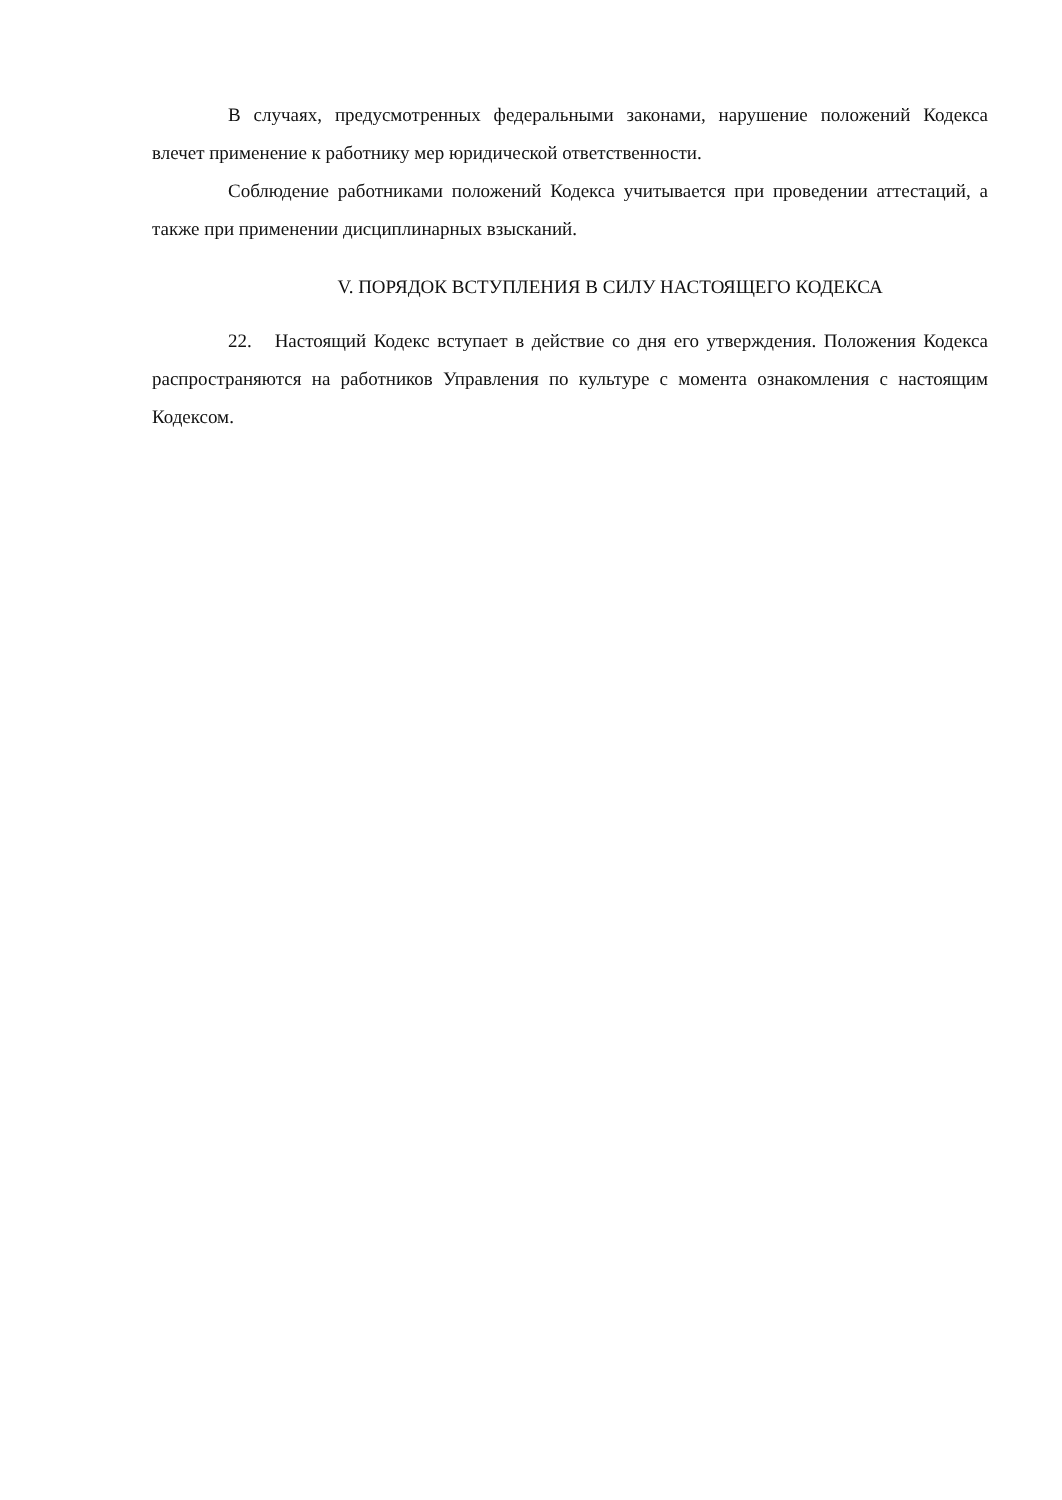В случаях, предусмотренных федеральными законами, нарушение положений Кодекса влечет применение к работнику мер юридической ответственности.
Соблюдение работниками положений Кодекса учитывается при проведении аттестаций, а также при применении дисциплинарных взысканий.
V. ПОРЯДОК ВСТУПЛЕНИЯ В СИЛУ НАСТОЯЩЕГО КОДЕКСА
22. Настоящий Кодекс вступает в действие со дня его утверждения. Положения Кодекса распространяются на работников Управления по культуре с момента ознакомления с настоящим Кодексом.